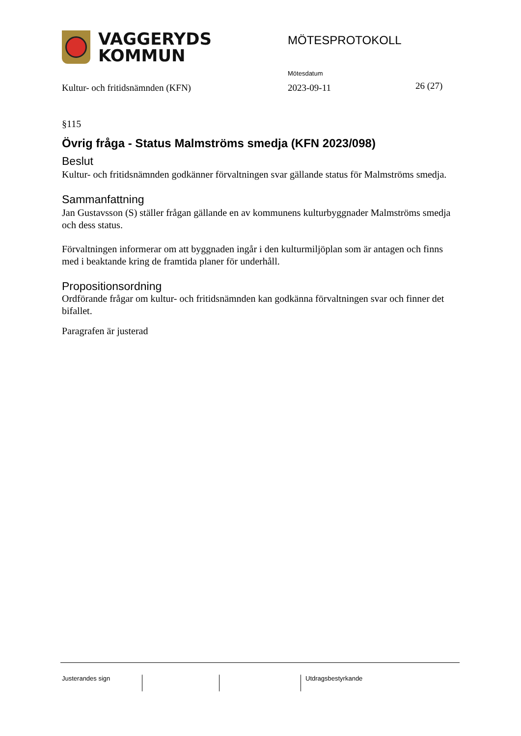VAGGERYDS
KOMMUN
MÖTESPROTOKOLL
Mötesdatum
Kultur- och fritidsnämnden (KFN)
2023-09-11 26 (27)
§115
Övrig fråga - Status Malmströms smedja (KFN 2023/098)
Beslut
Kultur- och fritidsnämnden godkänner förvaltningen svar gällande status för Malmströms smedja.
Sammanfattning
Jan Gustavsson (S) ställer frågan gällande en av kommunens kulturbyggnader Malmströms smedja och dess status.
Förvaltningen informerar om att byggnaden ingår i den kulturmiljöplan som är antagen och finns med i beaktande kring de framtida planer för underhåll.
Propositionsordning
Ordförande frågar om kultur- och fritidsnämnden kan godkänna förvaltningen svar och finner det bifallet.
Paragrafen är justerad
Justerandes sign Utdragsbestyrkande